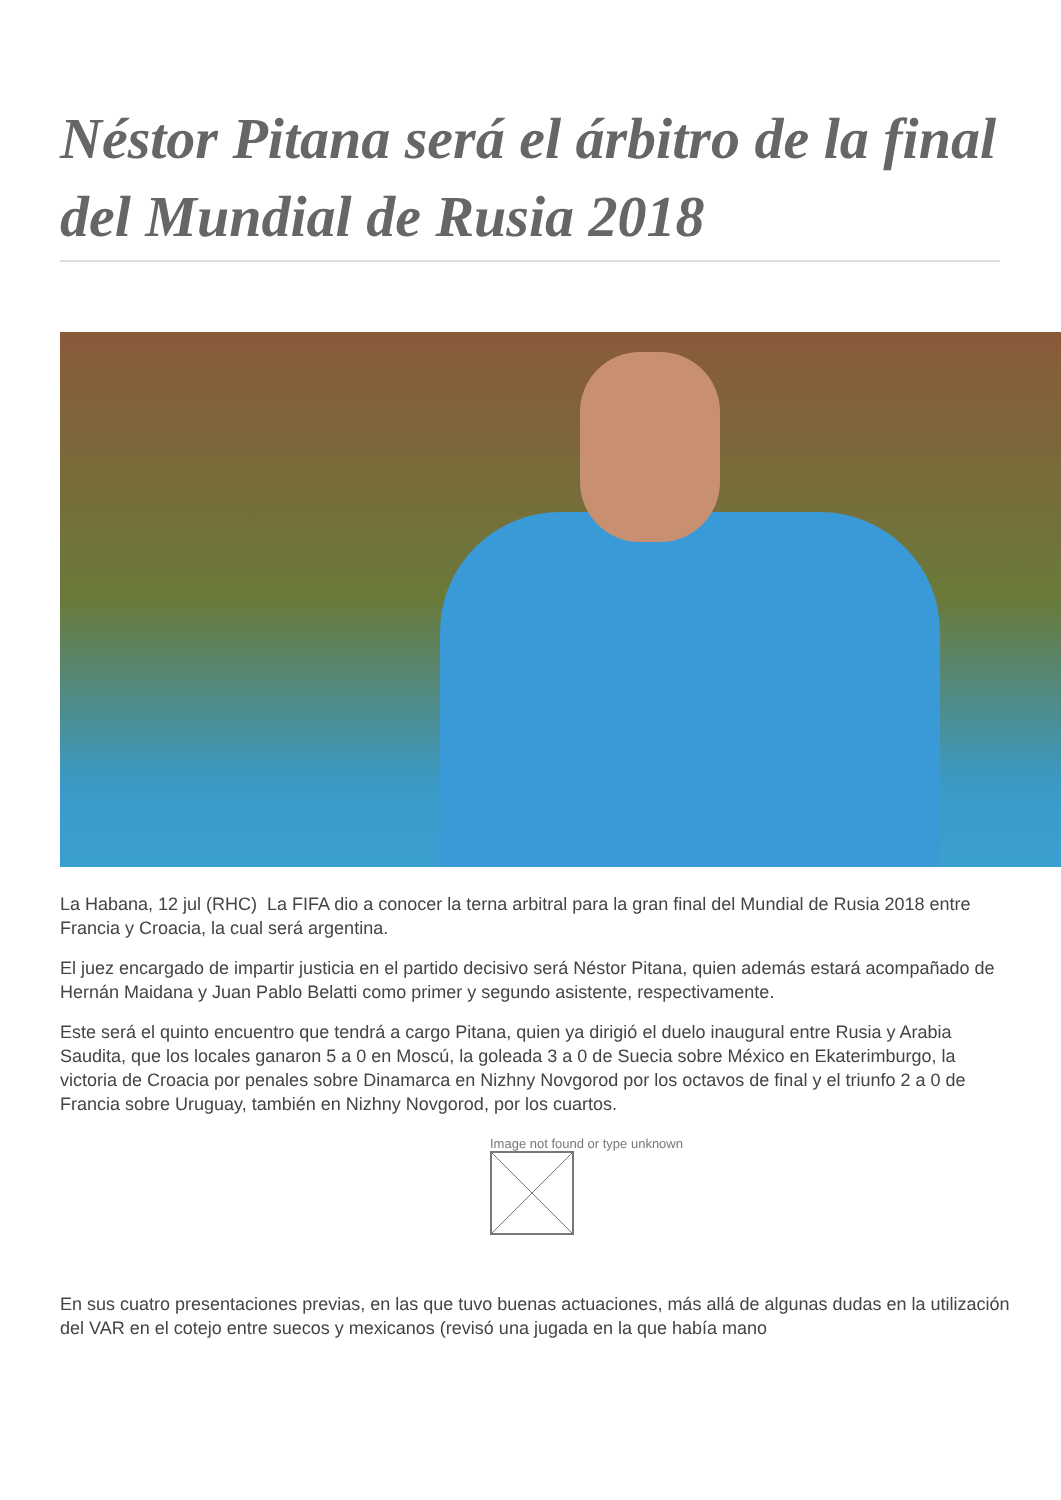Néstor Pitana será el árbitro de la final del Mundial de Rusia 2018
La Habana, 12 jul (RHC) La FIFA dio a conocer la terna arbitral para la gran final del Mundial de Rusia 2018 entre Francia y Croacia, la cual será argentina.
El juez encargado de impartir justicia en el partido decisivo será Néstor Pitana, quien además estará acompañado de Hernán Maidana y Juan Pablo Belatti como primer y segundo asistente, respectivamente.
Este será el quinto encuentro que tendrá a cargo Pitana, quien ya dirigió el duelo inaugural entre Rusia y Arabia Saudita, que los locales ganaron 5 a 0 en Moscú, la goleada 3 a 0 de Suecia sobre México en Ekaterimburgo, la victoria de Croacia por penales sobre Dinamarca en Nizhny Novgorod por los octavos de final y el triunfo 2 a 0 de Francia sobre Uruguay, también en Nizhny Novgorod, por los cuartos.
Image not found or type unknown
En sus cuatro presentaciones previas, en las que tuvo buenas actuaciones, más allá de algunas dudas en la utilización del VAR en el cotejo entre suecos y mexicanos (revisó una jugada en la que había mano